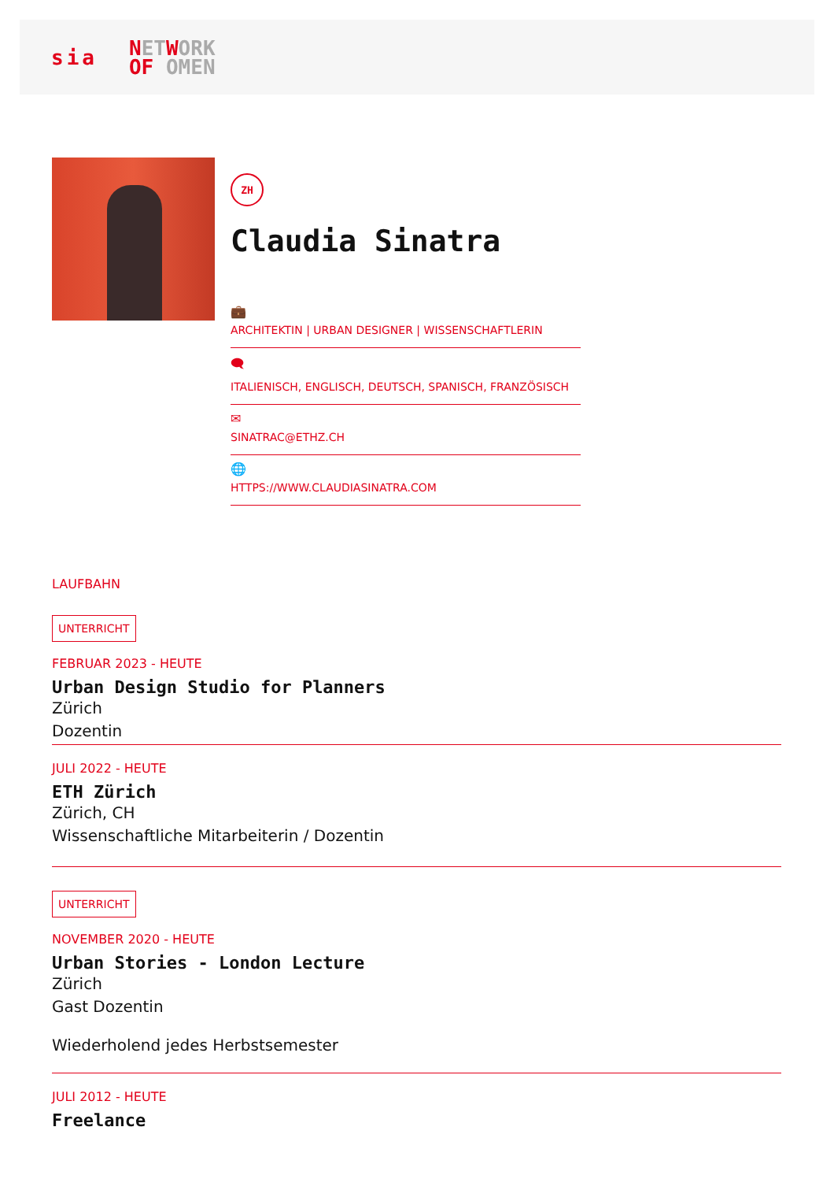sia NET WORK
OF OMEN
ZH
Claudia Sinatra
💼
ARCHITEKTIN | URBAN DESIGNER | WISSENSCHAFTLERIN
🗨
ITALIENISCH, ENGLISCH, DEUTSCH, SPANISCH, FRANZÖSISCH
✉
SINATRAC@ETHZ.CH
🌐
HTTPS://WWW.CLAUDIASINATRA.COM
LAUFBAHN
UNTERRICHT
FEBRUAR 2023 - HEUTE
Urban Design Studio for Planners
Zürich
Dozentin
JULI 2022 - HEUTE
ETH Zürich
Zürich, CH
Wissenschaftliche Mitarbeiterin / Dozentin
UNTERRICHT
NOVEMBER 2020 - HEUTE
Urban Stories - London Lecture
Zürich
Gast Dozentin
Wiederholend jedes Herbstsemester
JULI 2012 - HEUTE
Freelance